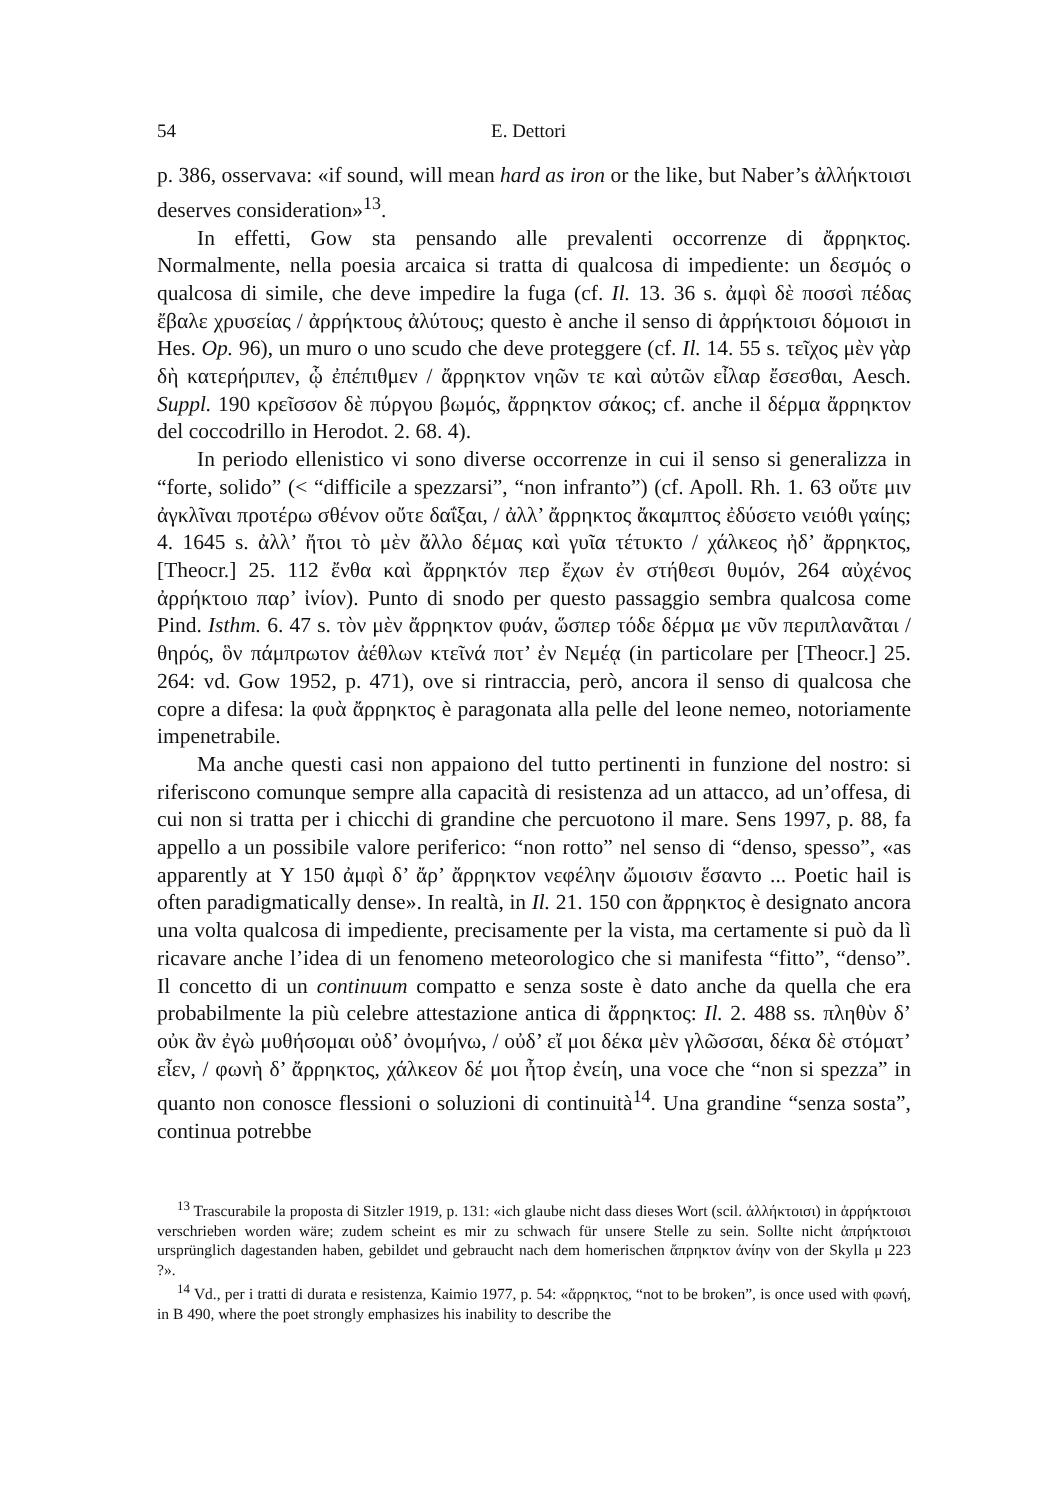54 E. Dettori
p. 386, osservava: «if sound, will mean hard as iron or the like, but Naber’s ἀλλήκτοισι deserves consideration»<sup>13</sup>.
In effetti, Gow sta pensando alle prevalenti occorrenze di ἄρρηκτος. Normalmente, nella poesia arcaica si tratta di qualcosa di impediente: un δεσμός o qualcosa di simile, che deve impedire la fuga (cf. Il. 13. 36 s. ἀμφὶ δὲ ποσσὶ πέδας ἔβαλε χρυσείας / ἀρρήκτους ἀλύτους; questo è anche il senso di ἀρρήκτοισι δόμοισι in Hes. Op. 96), un muro o uno scudo che deve proteggere (cf. Il. 14. 55 s. τεῖχος μὲν γὰρ δὴ κατερήριπεν, ᾧ ἐπέπιθμεν / ἄρρηκτον νηῶν τε καὶ αὐτῶν εἶλαρ ἔσεσθαι, Aesch. Suppl. 190 κρεῖσσον δὲ πύργου βωμός, ἄρρηκτον σάκος; cf. anche il δέρμα ἄρρηκτον del coccodrillo in Herodot. 2. 68. 4).
In periodo ellenistico vi sono diverse occorrenze in cui il senso si generalizza in “forte, solido” (< “difficile a spezzarsi”, “non infranto”) (cf. Apoll. Rh. 1. 63 οὔτε μιν ἀγκλῖναι προτέρω σθένον οὔτε δαΐξαι, / ἀλλ’ ἄρρηκτος ἄκαμπτος ἐδύσετο νειόθι γαίης; 4. 1645 s. ἀλλ’ ἤτοι τὸ μὲν ἄλλο δέμας καὶ γυῖα τέτυκτο / χάλκεος ἠδ’ ἄρρηκτος, [Theocr.] 25. 112 ἔνθα καὶ ἄρρηκτόν περ ἔχων ἐν στήθεσι θυμόν, 264 αὐχένος ἀρρήκτοιο παρ’ ἰνίον). Punto di snodo per questo passaggio sembra qualcosa come Pind. Isthm. 6. 47 s. τὸν μὲν ἄρρηκτον φυάν, ὥσπερ τόδε δέρμα με νῦν περιπλανᾶται / θηρός, ὃν πάμπρωτον ἀέθλων κτεῖνά ποτ’ ἐν Νεμέᾳ (in particolare per [Theocr.] 25. 264: vd. Gow 1952, p. 471), ove si rintraccia, però, ancora il senso di qualcosa che copre a difesa: la φυὰ ἄρρηκτος è paragonata alla pelle del leone nemeo, notoriamente impenetrabile.
Ma anche questi casi non appaiono del tutto pertinenti in funzione del nostro: si riferiscono comunque sempre alla capacità di resistenza ad un attacco, ad un’offesa, di cui non si tratta per i chicchi di grandine che percuotono il mare. Sens 1997, p. 88, fa appello a un possibile valore periferico: “non rotto” nel senso di “denso, spesso”, «as apparently at Υ 150 ἀμφὶ δ’ ἄρ’ ἄρρηκτον νεφέλην ὤμοισιν ἕσαντο ... Poetic hail is often paradigmatically dense». In realtà, in Il. 21. 150 con ἄρρηκτος è designato ancora una volta qualcosa di impediente, precisamente per la vista, ma certamente si può da lì ricavare anche l’idea di un fenomeno meteorologico che si manifesta “fitto”, “denso”. Il concetto di un continuum compatto e senza soste è dato anche da quella che era probabilmente la più celebre attestazione antica di ἄρρηκτος: Il. 2. 488 ss. πληθὺν δ’ οὐκ ἂν ἐγὼ μυθήσομαι οὐδ’ ὀνομήνω, / οὐδ’ εἴ μοι δέκα μὲν γλῶσσαι, δέκα δὲ στόματ’ εἶεν, / φωνὴ δ’ ἄρρηκτος, χάλκεον δέ μοι ἦτορ ἐνείη, una voce che “non si spezza” in quanto non conosce flessioni o soluzioni di continuità<sup>14</sup>. Una grandine “senza sosta”, continua potrebbe
<sup>13</sup> Trascurabile la proposta di Sitzler 1919, p. 131: «ich glaube nicht dass dieses Wort (scil. ἀλλήκτοισι) in ἀρρήκτοισι verschrieben worden wäre; zudem scheint es mir zu schwach für unsere Stelle zu sein. Sollte nicht ἀπρήκτοισι ursprünglich dagestanden haben, gebildet und gebraucht nach dem homerischen ἄπρηκτον ἀνίην von der Skylla μ 223 ?».
<sup>14</sup> Vd., per i tratti di durata e resistenza, Kaimio 1977, p. 54: «ἄρρηκτος, “not to be broken”, is once used with φωνή, in B 490, where the poet strongly emphasizes his inability to describe the